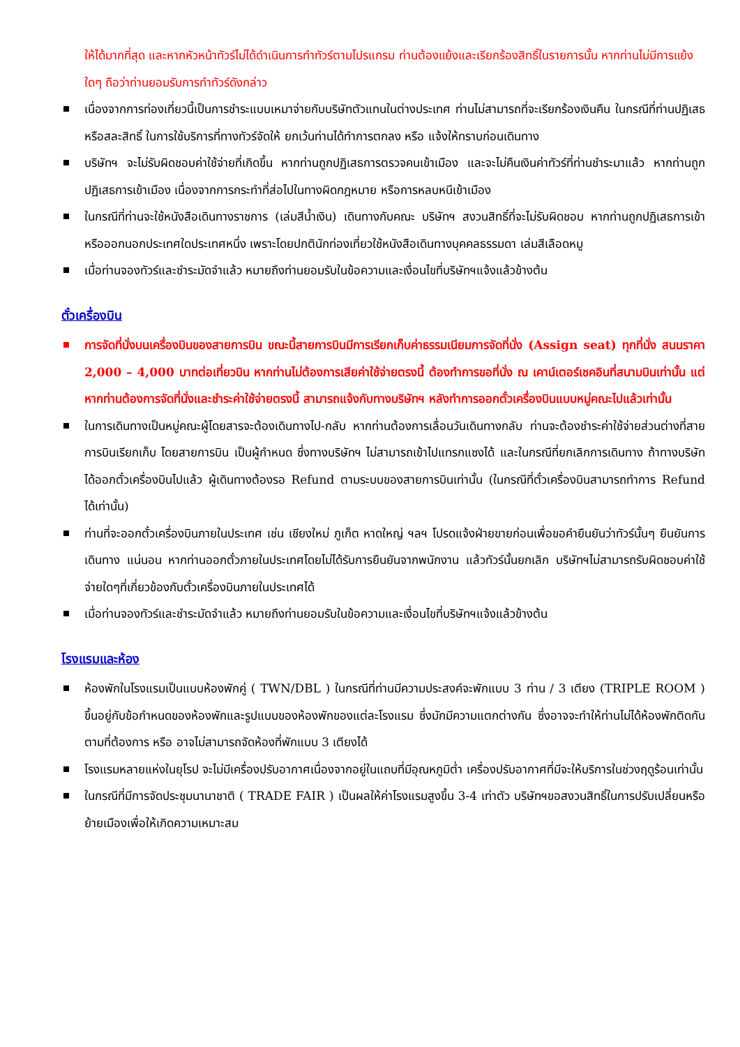ให้ได้มากที่สุด และหากหัวหน้าทัวร์ไม่ได้ดำเนินการทำทัวร์ตามโปรแกรม ท่านต้องแย้งและเรียกร้องสิทธิ์ในรายการนั้น หากท่านไม่มีการแย้งใดๆ ถือว่าท่านยอมรับการทำทัวร์ดังกล่าว
เนื่องจากการท่องเที่ยวนี้เป็นการชำระแบบเหมาจ่ายกับบริษัทตัวแทนในต่างประเทศ ท่านไม่สามารถที่จะเรียกร้องเงินคืน ในกรณีที่ท่านปฏิเสธหรือสละสิทธิ์ ในการใช้บริการที่ทางทัวร์จัดให้ ยกเว้นท่านได้ทำการตกลง หรือ แจ้งให้ทราบก่อนเดินทาง
บริษัทฯ จะไม่รับผิดชอบค่าใช้จ่ายที่เกิดขึ้น หากท่านถูกปฏิเสธการตรวจคนเข้าเมือง และจะไม่คืนเงินค่าทัวร์ที่ท่านชำระมาแล้ว หากท่านถูกปฏิเสธการเข้าเมือง เนื่องจากการกระทำที่ส่อไปในทางผิดกฎหมาย หรือการหลบหนีเข้าเมือง
ในกรณีที่ท่านจะใช้หนังสือเดินทางราชการ (เล่มสีน้ำเงิน) เดินทางกับคณะ บริษัทฯ สงวนสิทธิ์ที่จะไม่รับผิดชอบ หากท่านถูกปฏิเสธการเข้าหรือออกนอกประเทศใดประเทศหนึ่ง เพราะโดยปกตินักท่องเที่ยวใช้หนังสือเดินทางบุคคลธรรมดา เล่มสีเลือดหมู
เมื่อท่านจองทัวร์และชำระมัดจำแล้ว หมายถึงท่านยอมรับในข้อความและเงื่อนไขที่บริษัทฯแจ้งแล้วข้างต้น
ตั๋วเครื่องบิน
การจัดที่นั่งบนเครื่องบินของสายการบิน ขณะนี้สายการบินมีการเรียกเก็บค่าธรรมเนียมการจัดที่นั่ง (Assign seat) ทุกที่นั่ง สนนราคา 2,000 – 4,000 บาทต่อเที่ยวบิน หากท่านไม่ต้องการเสียค่าใช้จ่ายตรงนี้ ต้องทำการขอที่นั่ง ณ เคาน์เตอร์เชคอินที่สนามบินเท่านั้น แต่หากท่านต้องการจัดที่นั่งและชำระค่าใช้จ่ายตรงนี้ สามารถแจ้งกับทางบริษัทฯ หลังทำการออกตั๋วเครื่องบินแบบหมู่คณะไปแล้วเท่านั้น
ในการเดินทางเป็นหมู่คณะผู้โดยสารจะต้องเดินทางไป-กลับ หากท่านต้องการเลื่อนวันเดินทางกลับ ท่านจะต้องชำระค่าใช้จ่ายส่วนต่างที่สายการบินเรียกเก็บ โดยสายการบิน เป็นผู้กำหนด ซึ่งทางบริษัทฯ ไม่สามารถเข้าไปแทรกแซงได้ และในกรณีที่ยกเลิกการเดินทาง ถ้าทางบริษัทได้ออกตั๋วเครื่องบินไปแล้ว ผู้เดินทางต้องรอ Refund ตามระบบของสายการบินเท่านั้น (ในกรณีที่ตั๋วเครื่องบินสามารถทำการ Refund ได้เท่านั้น)
ท่านที่จะออกตั๋วเครื่องบินภายในประเทศ เช่น เชียงใหม่ ภูเก็ต หาดใหญ่ ฯลฯ โปรดแจ้งฝ่ายขายก่อนเพื่อขอคำยืนยันว่าทัวร์นั้นๆ ยืนยันการเดินทาง แน่นอน หากท่านออกตั๋วภายในประเทศโดยไม่ได้รับการยืนยันจากพนักงาน แล้วทัวร์นั้นยกเลิก บริษัทฯไม่สามารถรับผิดชอบค่าใช้จ่ายใดๆที่เกี่ยวข้องกับตั๋วเครื่องบินภายในประเทศได้
เมื่อท่านจองทัวร์และชำระมัดจำแล้ว หมายถึงท่านยอมรับในข้อความและเงื่อนไขที่บริษัทฯแจ้งแล้วข้างต้น
โรงแรมและห้อง
ห้องพักในโรงแรมเป็นแบบห้องพักคู่ ( TWN/DBL ) ในกรณีที่ท่านมีความประสงค์จะพักแบบ 3 ท่าน / 3 เตียง (TRIPLE ROOM ) ขึ้นอยู่กับข้อกำหนดของห้องพักและรูปแบบของห้องพักของแต่ละโรงแรม ซึ่งมักมีความแตกต่างกัน ซึ่งอาจจะทำให้ท่านไม่ได้ห้องพักติดกันตามที่ต้องการ หรือ อาจไม่สามารถจัดห้องที่พักแบบ 3 เตียงได้
โรงแรมหลายแห่งในยุโรป จะไม่มีเครื่องปรับอากาศเนื่องจากอยู่ในแถบที่มีอุณหภูมิต่ำ เครื่องปรับอากาศที่มีจะให้บริการในช่วงฤดูร้อนเท่านั้น
ในกรณีที่มีการจัดประชุมนานาชาติ ( TRADE FAIR ) เป็นผลให้ค่าโรงแรมสูงขึ้น 3-4 เท่าตัว บริษัทฯขอสงวนสิทธิ์ในการปรับเปลี่ยนหรือย้ายเมืองเพื่อให้เกิดความเหมาะสม